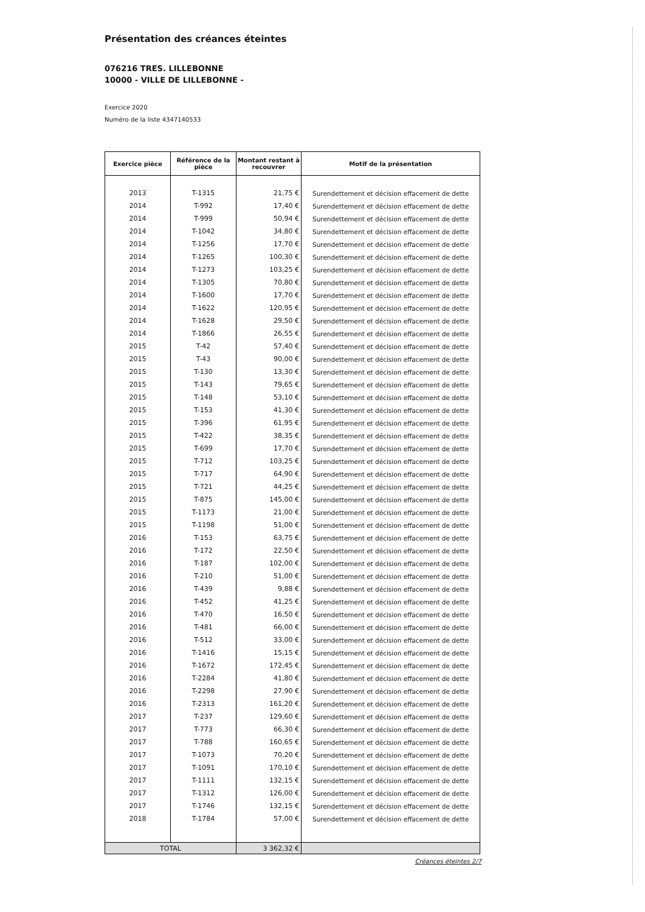Présentation des créances éteintes
076216 TRES. LILLEBONNE
10000 - VILLE DE LILLEBONNE -
Exercice 2020
Numéro de la liste 4347140533
| Exercice pièce | Référence de la pièce | Montant restant à recouvrer | Motif de la présentation |
| --- | --- | --- | --- |
| 2013 | T-1315 | 21,75 € | Surendettement et décision effacement de dette |
| 2014 | T-992 | 17,40 € | Surendettement et décision effacement de dette |
| 2014 | T-999 | 50,94 € | Surendettement et décision effacement de dette |
| 2014 | T-1042 | 34,80 € | Surendettement et décision effacement de dette |
| 2014 | T-1256 | 17,70 € | Surendettement et décision effacement de dette |
| 2014 | T-1265 | 100,30 € | Surendettement et décision effacement de dette |
| 2014 | T-1273 | 103,25 € | Surendettement et décision effacement de dette |
| 2014 | T-1305 | 70,80 € | Surendettement et décision effacement de dette |
| 2014 | T-1600 | 17,70 € | Surendettement et décision effacement de dette |
| 2014 | T-1622 | 120,95 € | Surendettement et décision effacement de dette |
| 2014 | T-1628 | 29,50 € | Surendettement et décision effacement de dette |
| 2014 | T-1866 | 26,55 € | Surendettement et décision effacement de dette |
| 2015 | T-42 | 57,40 € | Surendettement et décision effacement de dette |
| 2015 | T-43 | 90,00 € | Surendettement et décision effacement de dette |
| 2015 | T-130 | 13,30 € | Surendettement et décision effacement de dette |
| 2015 | T-143 | 79,65 € | Surendettement et décision effacement de dette |
| 2015 | T-148 | 53,10 € | Surendettement et décision effacement de dette |
| 2015 | T-153 | 41,30 € | Surendettement et décision effacement de dette |
| 2015 | T-396 | 61,95 € | Surendettement et décision effacement de dette |
| 2015 | T-422 | 38,35 € | Surendettement et décision effacement de dette |
| 2015 | T-699 | 17,70 € | Surendettement et décision effacement de dette |
| 2015 | T-712 | 103,25 € | Surendettement et décision effacement de dette |
| 2015 | T-717 | 64,90 € | Surendettement et décision effacement de dette |
| 2015 | T-721 | 44,25 € | Surendettement et décision effacement de dette |
| 2015 | T-875 | 145,00 € | Surendettement et décision effacement de dette |
| 2015 | T-1173 | 21,00 € | Surendettement et décision effacement de dette |
| 2015 | T-1198 | 51,00 € | Surendettement et décision effacement de dette |
| 2016 | T-153 | 63,75 € | Surendettement et décision effacement de dette |
| 2016 | T-172 | 22,50 € | Surendettement et décision effacement de dette |
| 2016 | T-187 | 102,00 € | Surendettement et décision effacement de dette |
| 2016 | T-210 | 51,00 € | Surendettement et décision effacement de dette |
| 2016 | T-439 | 9,88 € | Surendettement et décision effacement de dette |
| 2016 | T-452 | 41,25 € | Surendettement et décision effacement de dette |
| 2016 | T-470 | 16,50 € | Surendettement et décision effacement de dette |
| 2016 | T-481 | 66,00 € | Surendettement et décision effacement de dette |
| 2016 | T-512 | 33,00 € | Surendettement et décision effacement de dette |
| 2016 | T-1416 | 15,15 € | Surendettement et décision effacement de dette |
| 2016 | T-1672 | 172,45 € | Surendettement et décision effacement de dette |
| 2016 | T-2284 | 41,80 € | Surendettement et décision effacement de dette |
| 2016 | T-2298 | 27,90 € | Surendettement et décision effacement de dette |
| 2016 | T-2313 | 161,20 € | Surendettement et décision effacement de dette |
| 2017 | T-237 | 129,60 € | Surendettement et décision effacement de dette |
| 2017 | T-773 | 66,30 € | Surendettement et décision effacement de dette |
| 2017 | T-788 | 160,65 € | Surendettement et décision effacement de dette |
| 2017 | T-1073 | 70,20 € | Surendettement et décision effacement de dette |
| 2017 | T-1091 | 170,10 € | Surendettement et décision effacement de dette |
| 2017 | T-1111 | 132,15 € | Surendettement et décision effacement de dette |
| 2017 | T-1312 | 126,00 € | Surendettement et décision effacement de dette |
| 2017 | T-1746 | 132,15 € | Surendettement et décision effacement de dette |
| 2018 | T-1784 | 57,00 € | Surendettement et décision effacement de dette |
| TOTAL | | 3 362,32 € | |
Créances éteintes 2/7